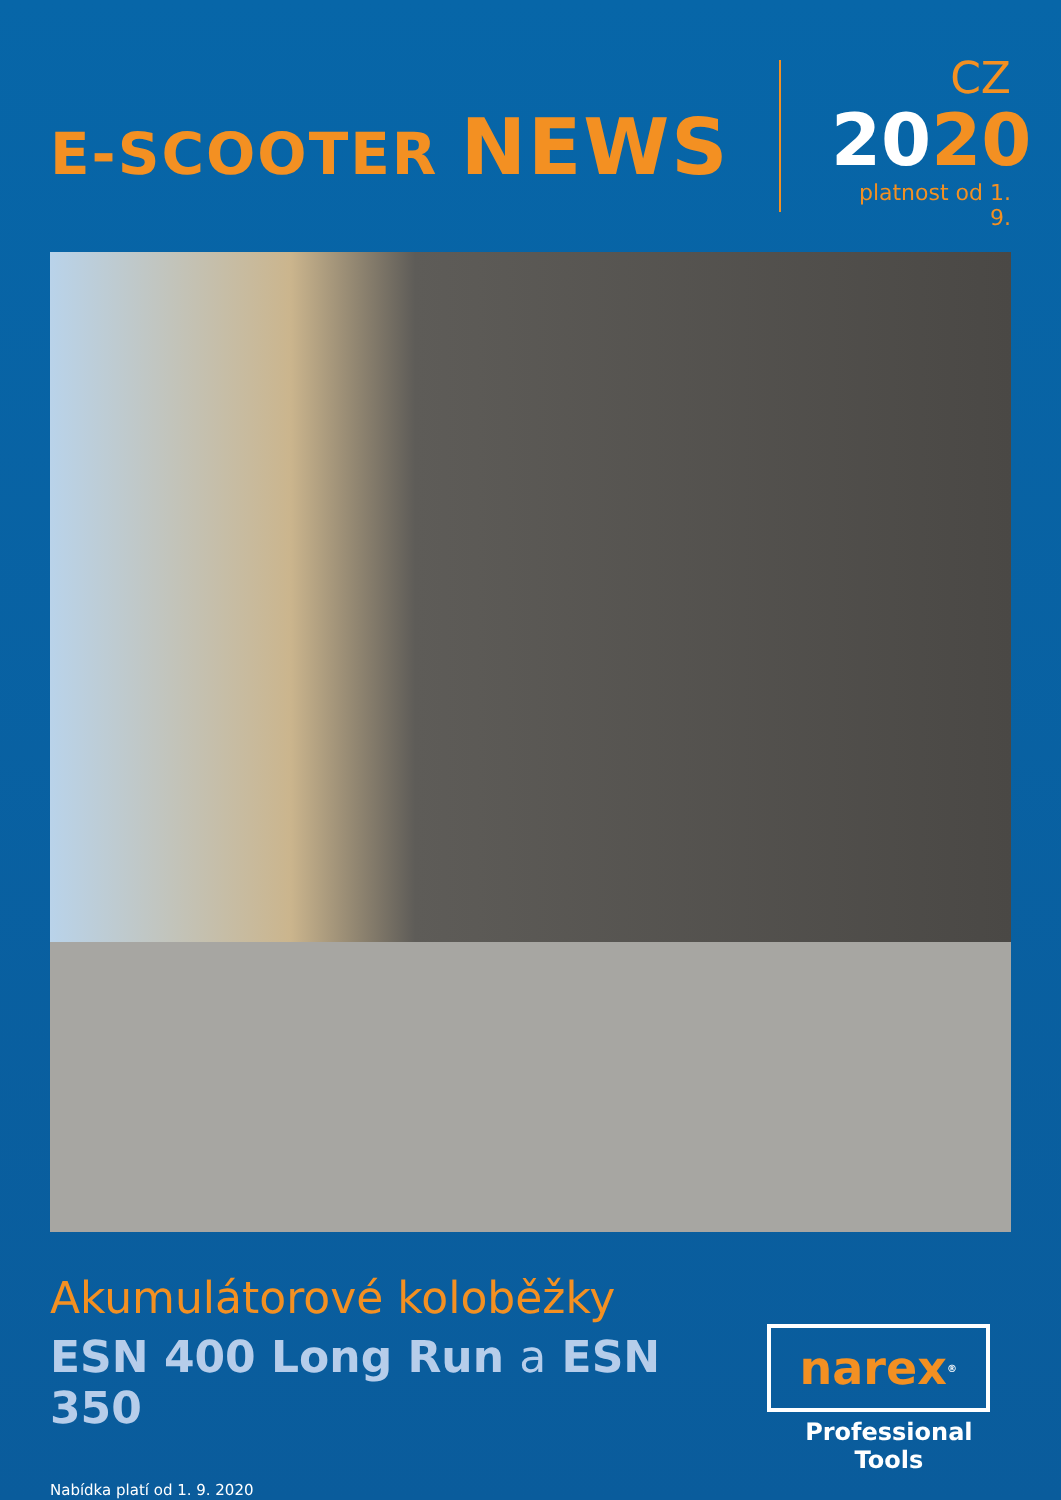E-SCOOTER NEWS
CZ
2020
platnost od 1. 9.
Akumulátorové koloběžky
ESN 400 Long Run a ESN 350
Nabídka platí od 1. 9. 2020
narex<sup>®</sup>
Professional Tools